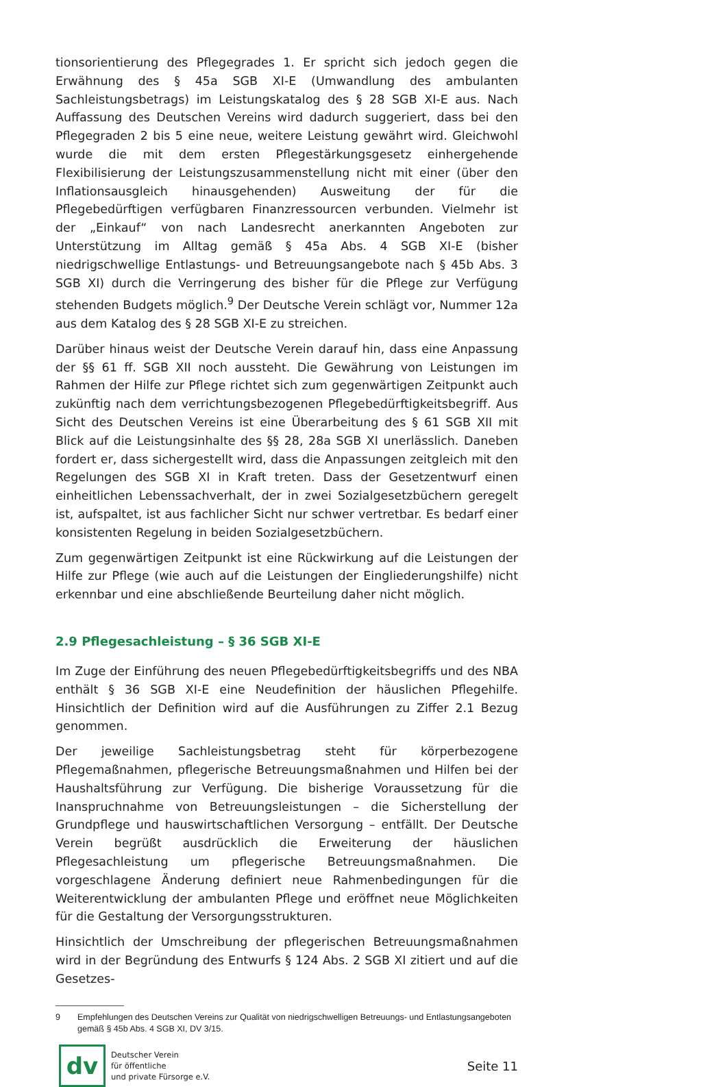tionsorientierung des Pflegegrades 1. Er spricht sich jedoch gegen die Erwähnung des § 45a SGB XI-E (Umwandlung des ambulanten Sachleistungsbetrags) im Leistungskatalog des § 28 SGB XI-E aus. Nach Auffassung des Deutschen Vereins wird dadurch suggeriert, dass bei den Pflegegraden 2 bis 5 eine neue, weitere Leistung gewährt wird. Gleichwohl wurde die mit dem ersten Pflegestärkungsgesetz einhergehende Flexibilisierung der Leistungszusammenstellung nicht mit einer (über den Inflationsausgleich hinausgehenden) Ausweitung der für die Pflegebedürftigen verfügbaren Finanzressourcen verbunden. Vielmehr ist der „Einkauf“ von nach Landesrecht anerkannten Angeboten zur Unterstützung im Alltag gemäß § 45a Abs. 4 SGB XI-E (bisher niedrigschwellige Entlastungs- und Betreuungsangebote nach § 45b Abs. 3 SGB XI) durch die Verringerung des bisher für die Pflege zur Verfügung stehenden Budgets möglich.<sup>9</sup> Der Deutsche Verein schlägt vor, Nummer 12a aus dem Katalog des § 28 SGB XI-E zu streichen.
Darüber hinaus weist der Deutsche Verein darauf hin, dass eine Anpassung der §§ 61 ff. SGB XII noch aussteht. Die Gewährung von Leistungen im Rahmen der Hilfe zur Pflege richtet sich zum gegenwärtigen Zeitpunkt auch zukünftig nach dem verrichtungsbezogenen Pflegebedürftigkeitsbegriff. Aus Sicht des Deutschen Vereins ist eine Überarbeitung des § 61 SGB XII mit Blick auf die Leistungsinhalte des §§ 28, 28a SGB XI unerlässlich. Daneben fordert er, dass sichergestellt wird, dass die Anpassungen zeitgleich mit den Regelungen des SGB XI in Kraft treten. Dass der Gesetzentwurf einen einheitlichen Lebenssachverhalt, der in zwei Sozialgesetzbüchern geregelt ist, aufspaltet, ist aus fachlicher Sicht nur schwer vertretbar. Es bedarf einer konsistenten Regelung in beiden Sozialgesetzbüchern.
Zum gegenwärtigen Zeitpunkt ist eine Rückwirkung auf die Leistungen der Hilfe zur Pflege (wie auch auf die Leistungen der Eingliederungshilfe) nicht erkennbar und eine abschließende Beurteilung daher nicht möglich.
2.9 Pflegesachleistung – § 36 SGB XI-E
Im Zuge der Einführung des neuen Pflegebedürftigkeitsbegriffs und des NBA enthält § 36 SGB XI-E eine Neudefinition der häuslichen Pflegehilfe. Hinsichtlich der Definition wird auf die Ausführungen zu Ziffer 2.1 Bezug genommen.
Der jeweilige Sachleistungsbetrag steht für körperbezogene Pflegemaßnahmen, pflegerische Betreuungsmaßnahmen und Hilfen bei der Haushaltsführung zur Verfügung. Die bisherige Voraussetzung für die Inanspruchnahme von Betreuungsleistungen – die Sicherstellung der Grundpflege und hauswirtschaftlichen Versorgung – entfällt. Der Deutsche Verein begrüßt ausdrücklich die Erweiterung der häuslichen Pflegesachleistung um pflegerische Betreuungsmaßnahmen. Die vorgeschlagene Änderung definiert neue Rahmenbedingungen für die Weiterentwicklung der ambulanten Pflege und eröffnet neue Möglichkeiten für die Gestaltung der Versorgungsstrukturen.
Hinsichtlich der Umschreibung der pflegerischen Betreuungsmaßnahmen wird in der Begründung des Entwurfs § 124 Abs. 2 SGB XI zitiert und auf die Gesetzes-
9 Empfehlungen des Deutschen Vereins zur Qualität von niedrigschwelligen Betreuungs- und Entlastungsangeboten gemäß § 45b Abs. 4 SGB XI, DV 3/15.
dv
Deutscher Verein
für öffentliche
und private Fürsorge e.V.
Seite 11